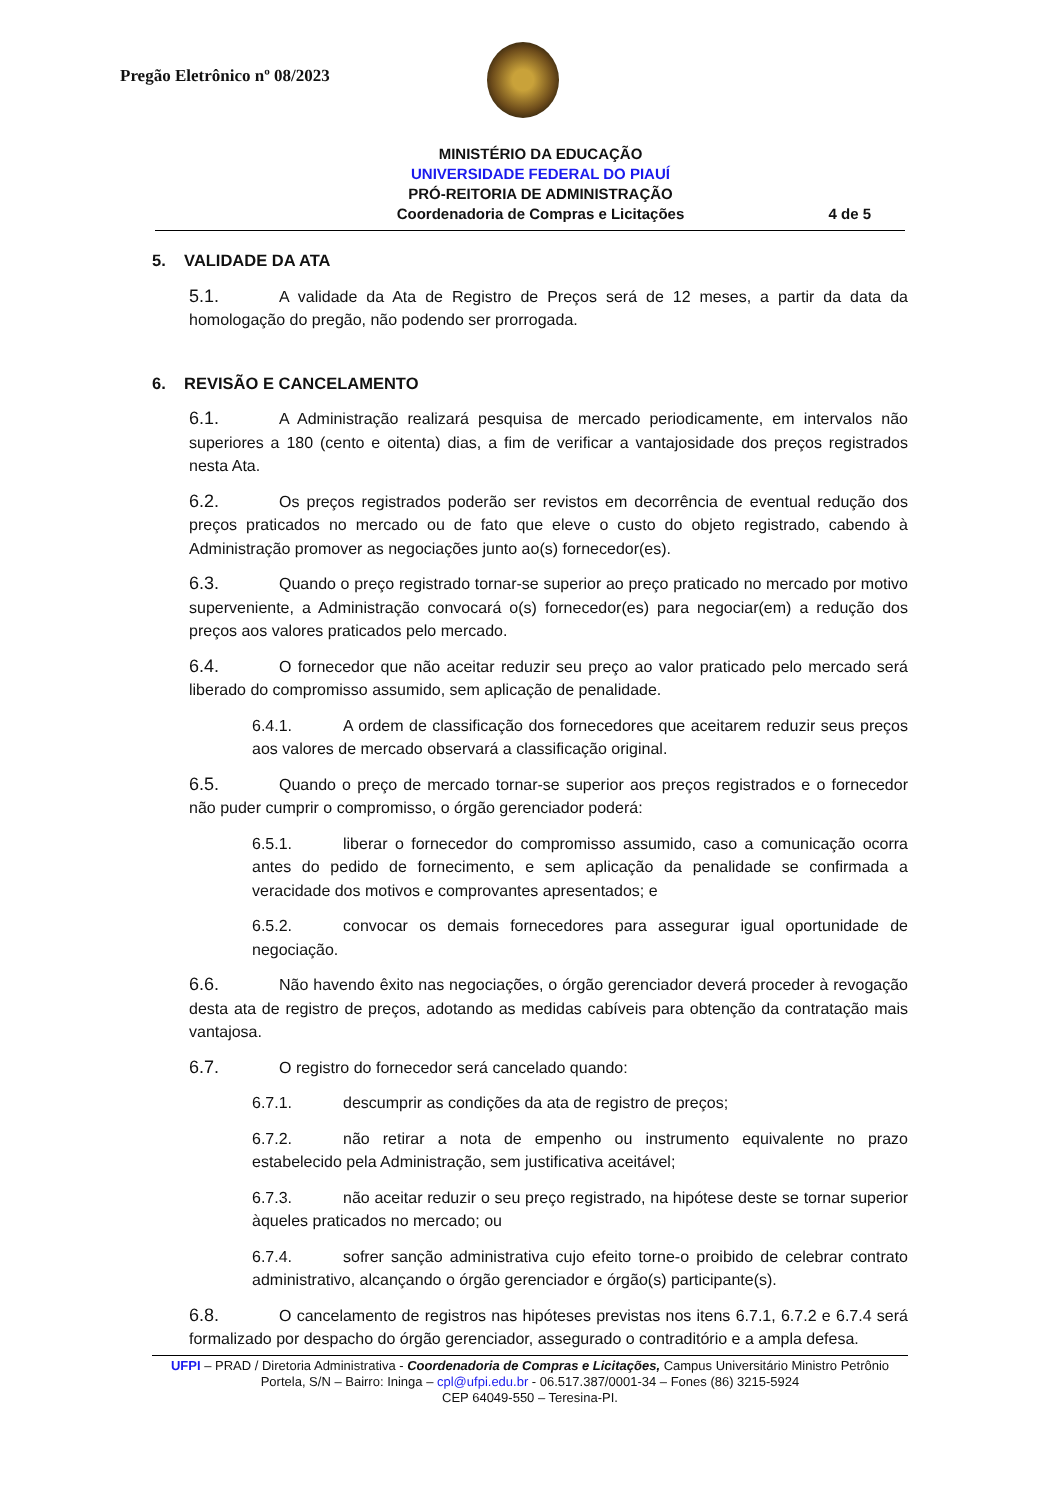Pregão Eletrônico nº 08/2023
MINISTÉRIO DA EDUCAÇÃO
UNIVERSIDADE FEDERAL DO PIAUÍ
PRÓ-REITORIA DE ADMINISTRAÇÃO
Coordenadoria de Compras e Licitações 4 de 5
5. VALIDADE DA ATA
5.1. A validade da Ata de Registro de Preços será de 12 meses, a partir da data da homologação do pregão, não podendo ser prorrogada.
6. REVISÃO E CANCELAMENTO
6.1. A Administração realizará pesquisa de mercado periodicamente, em intervalos não superiores a 180 (cento e oitenta) dias, a fim de verificar a vantajosidade dos preços registrados nesta Ata.
6.2. Os preços registrados poderão ser revistos em decorrência de eventual redução dos preços praticados no mercado ou de fato que eleve o custo do objeto registrado, cabendo à Administração promover as negociações junto ao(s) fornecedor(es).
6.3. Quando o preço registrado tornar-se superior ao preço praticado no mercado por motivo superveniente, a Administração convocará o(s) fornecedor(es) para negociar(em) a redução dos preços aos valores praticados pelo mercado.
6.4. O fornecedor que não aceitar reduzir seu preço ao valor praticado pelo mercado será liberado do compromisso assumido, sem aplicação de penalidade.
6.4.1. A ordem de classificação dos fornecedores que aceitarem reduzir seus preços aos valores de mercado observará a classificação original.
6.5. Quando o preço de mercado tornar-se superior aos preços registrados e o fornecedor não puder cumprir o compromisso, o órgão gerenciador poderá:
6.5.1. liberar o fornecedor do compromisso assumido, caso a comunicação ocorra antes do pedido de fornecimento, e sem aplicação da penalidade se confirmada a veracidade dos motivos e comprovantes apresentados; e
6.5.2. convocar os demais fornecedores para assegurar igual oportunidade de negociação.
6.6. Não havendo êxito nas negociações, o órgão gerenciador deverá proceder à revogação desta ata de registro de preços, adotando as medidas cabíveis para obtenção da contratação mais vantajosa.
6.7. O registro do fornecedor será cancelado quando:
6.7.1. descumprir as condições da ata de registro de preços;
6.7.2. não retirar a nota de empenho ou instrumento equivalente no prazo estabelecido pela Administração, sem justificativa aceitável;
6.7.3. não aceitar reduzir o seu preço registrado, na hipótese deste se tornar superior àqueles praticados no mercado; ou
6.7.4. sofrer sanção administrativa cujo efeito torne-o proibido de celebrar contrato administrativo, alcançando o órgão gerenciador e órgão(s) participante(s).
6.8. O cancelamento de registros nas hipóteses previstas nos itens 6.7.1, 6.7.2 e 6.7.4 será formalizado por despacho do órgão gerenciador, assegurado o contraditório e a ampla defesa.
UFPI – PRAD / Diretoria Administrativa - Coordenadoria de Compras e Licitações, Campus Universitário Ministro Petrônio Portela, S/N – Bairro: Ininga – cpl@ufpi.edu.br - 06.517.387/0001-34 – Fones (86) 3215-5924
CEP 64049-550 – Teresina-PI.